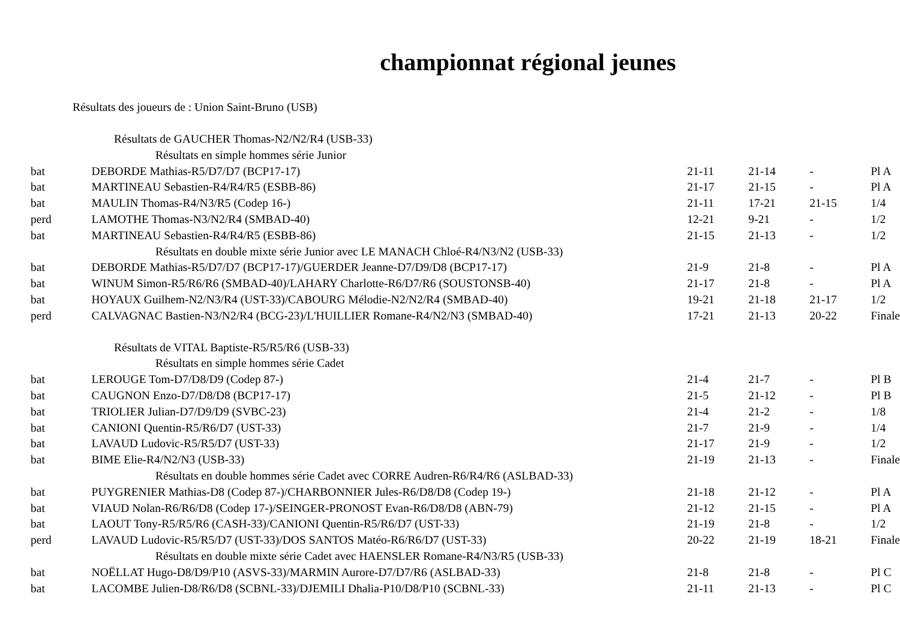championnat régional jeunes
Résultats des joueurs de : Union Saint-Bruno (USB)
| Résultats de GAUCHER Thomas-N2/N2/R4 (USB-33) | | | | | |
| Résultats en simple hommes série Junior | | | | | |
| bat | DEBORDE Mathias-R5/D7/D7 (BCP17-17) | 21-11 | 21-14 | - | Pl A |
| bat | MARTINEAU Sebastien-R4/R4/R5 (ESBB-86) | 21-17 | 21-15 | - | Pl A |
| bat | MAULIN Thomas-R4/N3/R5 (Codep 16-) | 21-11 | 17-21 | 21-15 | 1/4 |
| perd | LAMOTHE Thomas-N3/N2/R4 (SMBAD-40) | 12-21 | 9-21 | - | 1/2 |
| bat | MARTINEAU Sebastien-R4/R4/R5 (ESBB-86) | 21-15 | 21-13 | - | 1/2 |
| Résultats en double mixte série Junior avec LE MANACH Chloé-R4/N3/N2 (USB-33) | | | | | |
| bat | DEBORDE Mathias-R5/D7/D7 (BCP17-17)/GUERDER Jeanne-D7/D9/D8 (BCP17-17) | 21-9 | 21-8 | - | Pl A |
| bat | WINUM Simon-R5/R6/R6 (SMBAD-40)/LAHARY Charlotte-R6/D7/R6 (SOUSTONSB-40) | 21-17 | 21-8 | - | Pl A |
| bat | HOYAUX Guilhem-N2/N3/R4 (UST-33)/CABOURG Mélodie-N2/N2/R4 (SMBAD-40) | 19-21 | 21-18 | 21-17 | 1/2 |
| perd | CALVAGNAC Bastien-N3/N2/R4 (BCG-23)/L'HUILLIER Romane-R4/N2/N3 (SMBAD-40) | 17-21 | 21-13 | 20-22 | Finale |
| Résultats de VITAL Baptiste-R5/R5/R6 (USB-33) | | | | | |
| Résultats en simple hommes série Cadet | | | | | |
| bat | LEROUGE Tom-D7/D8/D9 (Codep 87-) | 21-4 | 21-7 | - | Pl B |
| bat | CAUGNON Enzo-D7/D8/D8 (BCP17-17) | 21-5 | 21-12 | - | Pl B |
| bat | TRIOLIER Julian-D7/D9/D9 (SVBC-23) | 21-4 | 21-2 | - | 1/8 |
| bat | CANIONI Quentin-R5/R6/D7 (UST-33) | 21-7 | 21-9 | - | 1/4 |
| bat | LAVAUD Ludovic-R5/R5/D7 (UST-33) | 21-17 | 21-9 | - | 1/2 |
| bat | BIME Elie-R4/N2/N3 (USB-33) | 21-19 | 21-13 | - | Finale |
| Résultats en double hommes série Cadet avec CORRE Audren-R6/R4/R6 (ASLBAD-33) | | | | | |
| bat | PUYGRENIER Mathias-D8 (Codep 87-)/CHARBONNIER Jules-R6/D8/D8 (Codep 19-) | 21-18 | 21-12 | - | Pl A |
| bat | VIAUD Nolan-R6/R6/D8 (Codep 17-)/SEINGER-PRONOST Evan-R6/D8/D8 (ABN-79) | 21-12 | 21-15 | - | Pl A |
| bat | LAOUT Tony-R5/R5/R6 (CASH-33)/CANIONI Quentin-R5/R6/D7 (UST-33) | 21-19 | 21-8 | - | 1/2 |
| perd | LAVAUD Ludovic-R5/R5/D7 (UST-33)/DOS SANTOS Matéo-R6/R6/D7 (UST-33) | 20-22 | 21-19 | 18-21 | Finale |
| Résultats en double mixte série Cadet avec HAENSLER Romane-R4/N3/R5 (USB-33) | | | | | |
| bat | NOËLLAT Hugo-D8/D9/P10 (ASVS-33)/MARMIN Aurore-D7/D7/R6 (ASLBAD-33) | 21-8 | 21-8 | - | Pl C |
| bat | LACOMBE Julien-D8/R6/D8 (SCBNL-33)/DJEMILI Dhalia-P10/D8/P10 (SCBNL-33) | 21-11 | 21-13 | - | Pl C |